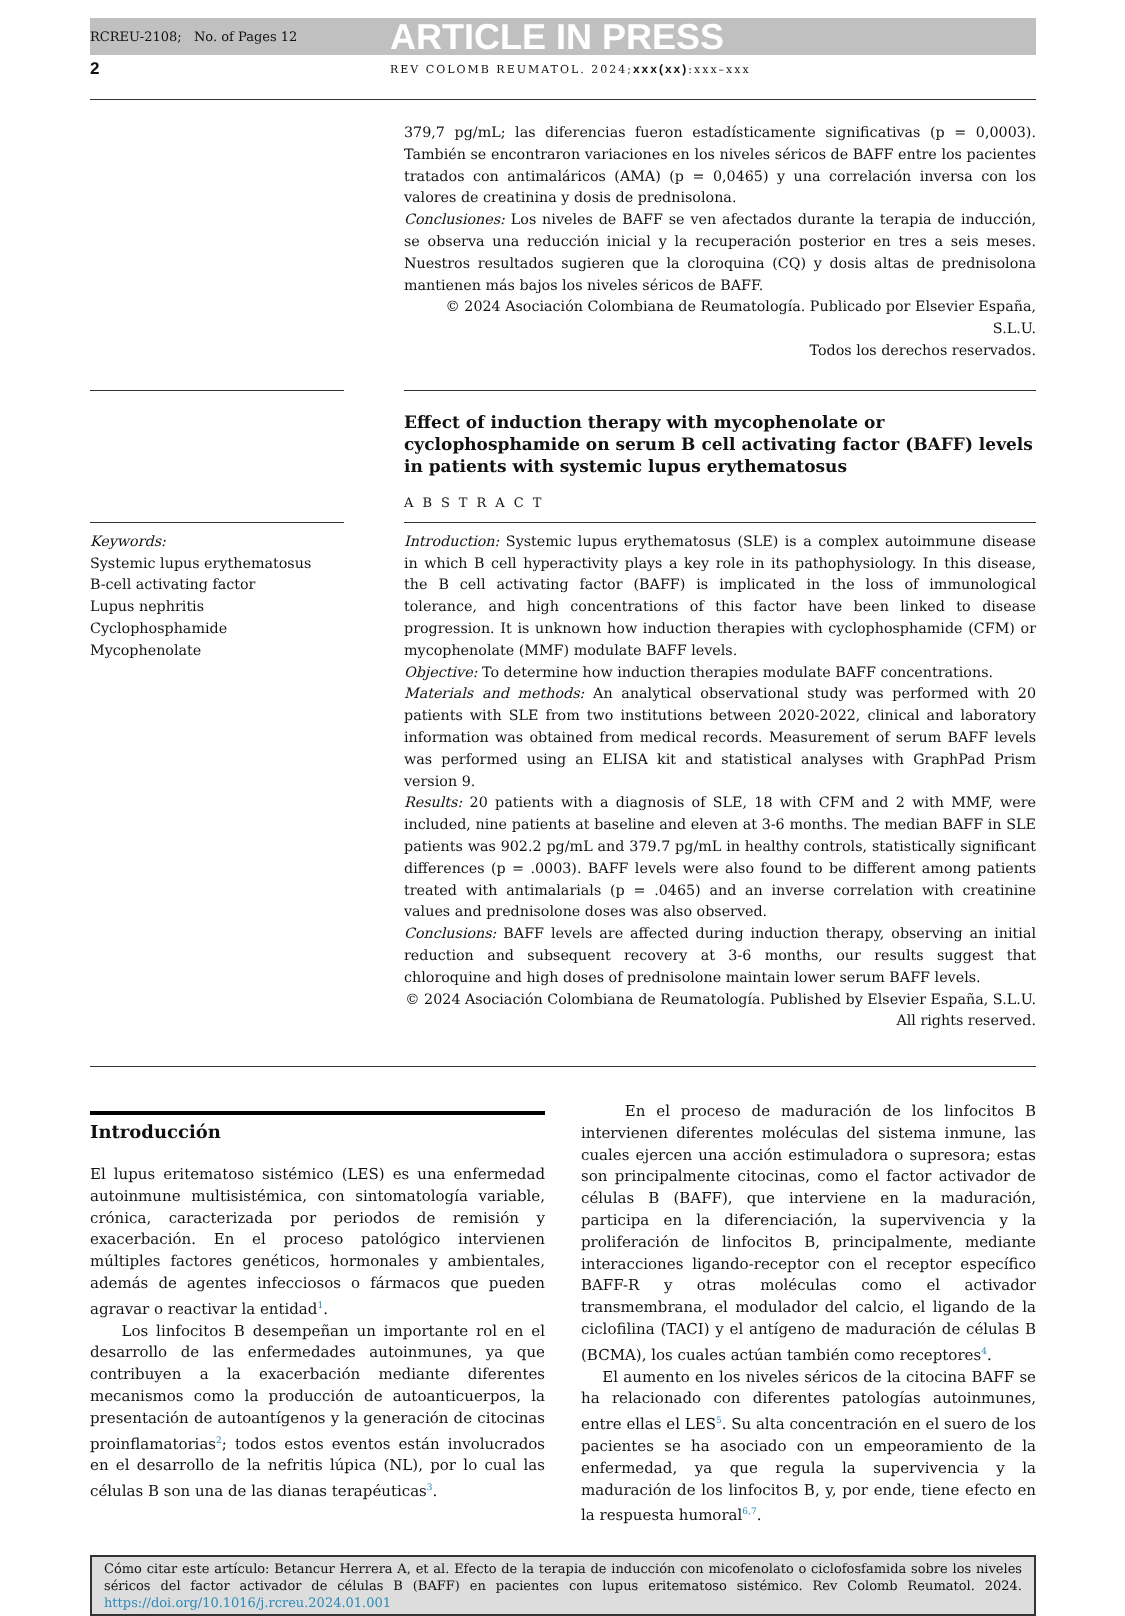RCREU-2108; No. of Pages 12 ARTICLE IN PRESS
2 REV COLOMB REUMATOL. 2024;xxx(xx):xxx–xxx
379,7 pg/mL; las diferencias fueron estadísticamente significativas (p = 0,0003). También se encontraron variaciones en los niveles séricos de BAFF entre los pacientes tratados con antimaláricos (AMA) (p = 0,0465) y una correlación inversa con los valores de creatinina y dosis de prednisolona.
Conclusiones: Los niveles de BAFF se ven afectados durante la terapia de inducción, se observa una reducción inicial y la recuperación posterior en tres a seis meses. Nuestros resultados sugieren que la cloroquina (CQ) y dosis altas de prednisolona mantienen más bajos los niveles séricos de BAFF.
© 2024 Asociación Colombiana de Reumatología. Publicado por Elsevier España, S.L.U.
Todos los derechos reservados.
Effect of induction therapy with mycophenolate or cyclophosphamide on serum B cell activating factor (BAFF) levels in patients with systemic lupus erythematosus
ABSTRACT
Keywords:
Systemic lupus erythematosus
B-cell activating factor
Lupus nephritis
Cyclophosphamide
Mycophenolate
Introduction: Systemic lupus erythematosus (SLE) is a complex autoimmune disease in which B cell hyperactivity plays a key role in its pathophysiology. In this disease, the B cell activating factor (BAFF) is implicated in the loss of immunological tolerance, and high concentrations of this factor have been linked to disease progression. It is unknown how induction therapies with cyclophosphamide (CFM) or mycophenolate (MMF) modulate BAFF levels.
Objective: To determine how induction therapies modulate BAFF concentrations.
Materials and methods: An analytical observational study was performed with 20 patients with SLE from two institutions between 2020-2022, clinical and laboratory information was obtained from medical records. Measurement of serum BAFF levels was performed using an ELISA kit and statistical analyses with GraphPad Prism version 9.
Results: 20 patients with a diagnosis of SLE, 18 with CFM and 2 with MMF, were included, nine patients at baseline and eleven at 3-6 months. The median BAFF in SLE patients was 902.2 pg/mL and 379.7 pg/mL in healthy controls, statistically significant differences (p = .0003). BAFF levels were also found to be different among patients treated with antimalarials (p = .0465) and an inverse correlation with creatinine values and prednisolone doses was also observed.
Conclusions: BAFF levels are affected during induction therapy, observing an initial reduction and subsequent recovery at 3-6 months, our results suggest that chloroquine and high doses of prednisolone maintain lower serum BAFF levels.
© 2024 Asociación Colombiana de Reumatología. Published by Elsevier España, S.L.U.
All rights reserved.
Introducción
El lupus eritematoso sistémico (LES) es una enfermedad autoinmune multisistémica, con sintomatología variable, crónica, caracterizada por periodos de remisión y exacerbación. En el proceso patológico intervienen múltiples factores genéticos, hormonales y ambientales, además de agentes infecciosos o fármacos que pueden agravar o reactivar la entidad<sup>1</sup>.
Los linfocitos B desempeñan un importante rol en el desarrollo de las enfermedades autoinmunes, ya que contribuyen a la exacerbación mediante diferentes mecanismos como la producción de autoanticuerpos, la presentación de autoantígenos y la generación de citocinas proinflamatorias<sup>2</sup>; todos estos eventos están involucrados en el desarrollo de la nefritis lúpica (NL), por lo cual las células B son una de las dianas terapéuticas<sup>3</sup>.
En el proceso de maduración de los linfocitos B intervienen diferentes moléculas del sistema inmune, las cuales ejercen una acción estimuladora o supresora; estas son principalmente citocinas, como el factor activador de células B (BAFF), que interviene en la maduración, participa en la diferenciación, la supervivencia y la proliferación de linfocitos B, principalmente, mediante interacciones ligando-receptor con el receptor específico BAFF-R y otras moléculas como el activador transmembrana, el modulador del calcio, el ligando de la ciclofilina (TACI) y el antígeno de maduración de células B (BCMA), los cuales actúan también como receptores<sup>4</sup>.
El aumento en los niveles séricos de la citocina BAFF se ha relacionado con diferentes patologías autoinmunes, entre ellas el LES<sup>5</sup>. Su alta concentración en el suero de los pacientes se ha asociado con un empeoramiento de la enfermedad, ya que regula la supervivencia y la maduración de los linfocitos B, y, por ende, tiene efecto en la respuesta humoral<sup>6,7</sup>.
Cómo citar este artículo: Betancur Herrera A, et al. Efecto de la terapia de inducción con micofenolato o ciclofosfamida sobre los niveles séricos del factor activador de células B (BAFF) en pacientes con lupus eritematoso sistémico. Rev Colomb Reumatol. 2024. https://doi.org/10.1016/j.rcreu.2024.01.001